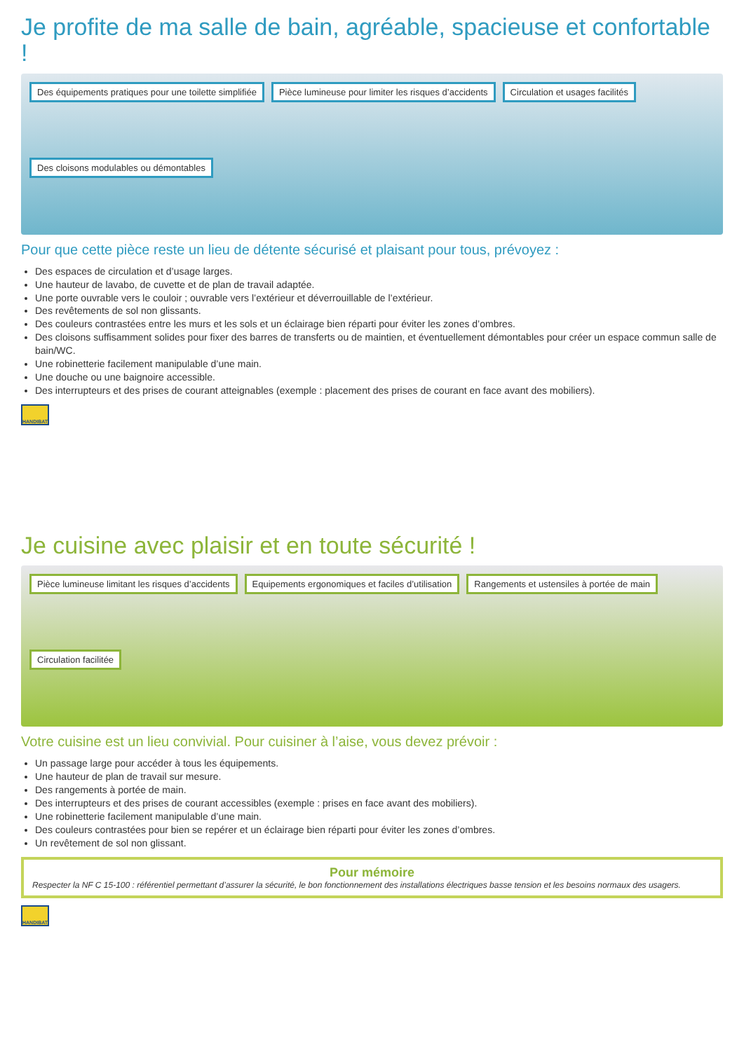Je profite de ma salle de bain, agréable, spacieuse et confortable !
Des équipements pratiques pour une toilette simplifiée Pièce lumineuse pour limiter les risques d’accidents Circulation et usages facilités Des cloisons modulables ou démontables
Pour que cette pièce reste un lieu de détente sécurisé et plaisant pour tous, prévoyez :
Des espaces de circulation et d’usage larges.
Une hauteur de lavabo, de cuvette et de plan de travail adaptée.
Une porte ouvrable vers le couloir ; ouvrable vers l’extérieur et déverrouillable de l’extérieur.
Des revêtements de sol non glissants.
Des couleurs contrastées entre les murs et les sols et un éclairage bien réparti pour éviter les zones d’ombres.
Des cloisons suffisamment solides pour fixer des barres de transferts ou de maintien, et éventuellement démontables pour créer un espace commun salle de bain/WC.
Une robinetterie facilement manipulable d’une main.
Une douche ou une baignoire accessible.
Des interrupteurs et des prises de courant atteignables (exemple : placement des prises de courant en face avant des mobiliers).
HANDIBAT
Je cuisine avec plaisir et en toute sécurité !
Pièce lumineuse limitant les risques d’accidents Equipements ergonomiques et faciles d’utilisation Rangements et ustensiles à portée de main Circulation facilitée
Votre cuisine est un lieu convivial. Pour cuisiner à l’aise, vous devez prévoir :
Un passage large pour accéder à tous les équipements.
Une hauteur de plan de travail sur mesure.
Des rangements à portée de main.
Des interrupteurs et des prises de courant accessibles (exemple : prises en face avant des mobiliers).
Une robinetterie facilement manipulable d’une main.
Des couleurs contrastées pour bien se repérer et un éclairage bien réparti pour éviter les zones d’ombres.
Un revêtement de sol non glissant.
Pour mémoire
Respecter la NF C 15-100 : référentiel permettant d’assurer la sécurité, le bon fonctionnement des installations électriques basse tension et les besoins normaux des usagers.
HANDIBAT